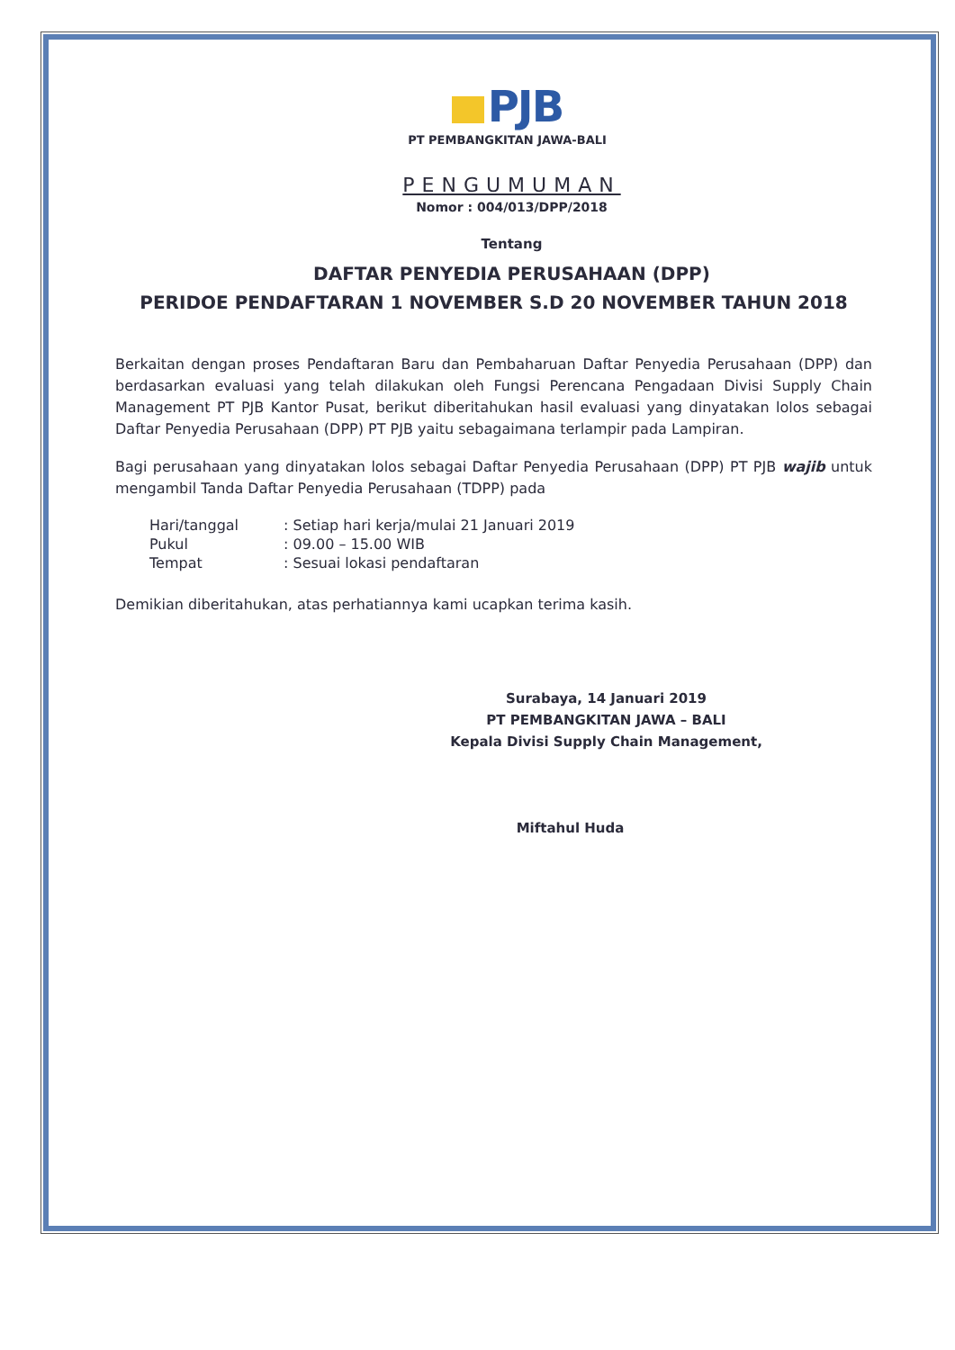PJB
PT PEMBANGKITAN JAWA-BALI
PENGUMUMAN
Nomor : 004/013/DPP/2018
Tentang
DAFTAR PENYEDIA PERUSAHAAN (DPP)
PERIDOE PENDAFTARAN 1 NOVEMBER S.D 20 NOVEMBER TAHUN 2018
Berkaitan dengan proses Pendaftaran Baru dan Pembaharuan Daftar Penyedia Perusahaan (DPP) dan berdasarkan evaluasi yang telah dilakukan oleh Fungsi Perencana Pengadaan Divisi Supply Chain Management PT PJB Kantor Pusat, berikut diberitahukan hasil evaluasi yang dinyatakan lolos sebagai Daftar Penyedia Perusahaan (DPP) PT PJB yaitu sebagaimana terlampir pada Lampiran.
Bagi perusahaan yang dinyatakan lolos sebagai Daftar Penyedia Perusahaan (DPP) PT PJB wajib untuk mengambil Tanda Daftar Penyedia Perusahaan (TDPP) pada
| Hari/tanggal | : Setiap hari kerja/mulai 21 Januari 2019 |
| Pukul | : 09.00 – 15.00 WIB |
| Tempat | : Sesuai lokasi pendaftaran |
Demikian diberitahukan, atas perhatiannya kami ucapkan terima kasih.
Surabaya, 14 Januari 2019
PT PEMBANGKITAN JAWA – BALI
Kepala Divisi Supply Chain Management,
Miftahul Huda